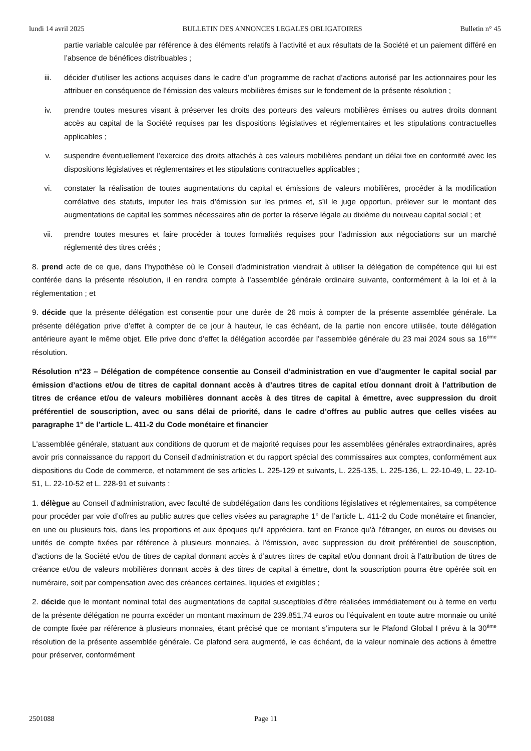lundi 14 avril 2025 BULLETIN DES ANNONCES LEGALES OBLIGATOIRES Bulletin n° 45
partie variable calculée par référence à des éléments relatifs à l’activité et aux résultats de la Société et un paiement différé en l’absence de bénéfices distribuables ;
iii. décider d’utiliser les actions acquises dans le cadre d’un programme de rachat d’actions autorisé par les actionnaires pour les attribuer en conséquence de l’émission des valeurs mobilières émises sur le fondement de la présente résolution ;
iv. prendre toutes mesures visant à préserver les droits des porteurs des valeurs mobilières émises ou autres droits donnant accès au capital de la Société requises par les dispositions législatives et réglementaires et les stipulations contractuelles applicables ;
v. suspendre éventuellement l’exercice des droits attachés à ces valeurs mobilières pendant un délai fixe en conformité avec les dispositions législatives et réglementaires et les stipulations contractuelles applicables ;
vi. constater la réalisation de toutes augmentations du capital et émissions de valeurs mobilières, procéder à la modification corrélative des statuts, imputer les frais d’émission sur les primes et, s’il le juge opportun, prélever sur le montant des augmentations de capital les sommes nécessaires afin de porter la réserve légale au dixième du nouveau capital social ; et
vii. prendre toutes mesures et faire procéder à toutes formalités requises pour l’admission aux négociations sur un marché réglementé des titres créés ;
8. prend acte de ce que, dans l’hypothèse où le Conseil d’administration viendrait à utiliser la délégation de compétence qui lui est conférée dans la présente résolution, il en rendra compte à l’assemblée générale ordinaire suivante, conformément à la loi et à la réglementation ; et
9. décide que la présente délégation est consentie pour une durée de 26 mois à compter de la présente assemblée générale. La présente délégation prive d’effet à compter de ce jour à hauteur, le cas échéant, de la partie non encore utilisée, toute délégation antérieure ayant le même objet. Elle prive donc d’effet la délégation accordée par l’assemblée générale du 23 mai 2024 sous sa 16<sup>ème</sup> résolution.
Résolution n°23 – Délégation de compétence consentie au Conseil d’administration en vue d’augmenter le capital social par émission d’actions et/ou de titres de capital donnant accès à d’autres titres de capital et/ou donnant droit à l’attribution de titres de créance et/ou de valeurs mobilières donnant accès à des titres de capital à émettre, avec suppression du droit préférentiel de souscription, avec ou sans délai de priorité, dans le cadre d’offres au public autres que celles visées au paragraphe 1° de l’article L. 411-2 du Code monétaire et financier
L'assemblée générale, statuant aux conditions de quorum et de majorité requises pour les assemblées générales extraordinaires, après avoir pris connaissance du rapport du Conseil d’administration et du rapport spécial des commissaires aux comptes, conformément aux dispositions du Code de commerce, et notamment de ses articles L. 225-129 et suivants, L. 225-135, L. 225-136, L. 22-10-49, L. 22-10-51, L. 22-10-52 et L. 228-91 et suivants :
1. délègue au Conseil d’administration, avec faculté de subdélégation dans les conditions législatives et réglementaires, sa compétence pour procéder par voie d’offres au public autres que celles visées au paragraphe 1° de l’article L. 411-2 du Code monétaire et financier, en une ou plusieurs fois, dans les proportions et aux époques qu'il appréciera, tant en France qu'à l'étranger, en euros ou devises ou unités de compte fixées par référence à plusieurs monnaies, à l'émission, avec suppression du droit préférentiel de souscription, d'actions de la Société et/ou de titres de capital donnant accès à d’autres titres de capital et/ou donnant droit à l’attribution de titres de créance et/ou de valeurs mobilières donnant accès à des titres de capital à émettre, dont la souscription pourra être opérée soit en numéraire, soit par compensation avec des créances certaines, liquides et exigibles ;
2. décide que le montant nominal total des augmentations de capital susceptibles d'être réalisées immédiatement ou à terme en vertu de la présente délégation ne pourra excéder un montant maximum de 239.851,74 euros ou l’équivalent en toute autre monnaie ou unité de compte fixée par référence à plusieurs monnaies, étant précisé que ce montant s’imputera sur le Plafond Global I prévu à la 30<sup>ème</sup> résolution de la présente assemblée générale. Ce plafond sera augmenté, le cas échéant, de la valeur nominale des actions à émettre pour préserver, conformément
2501088 Page 11